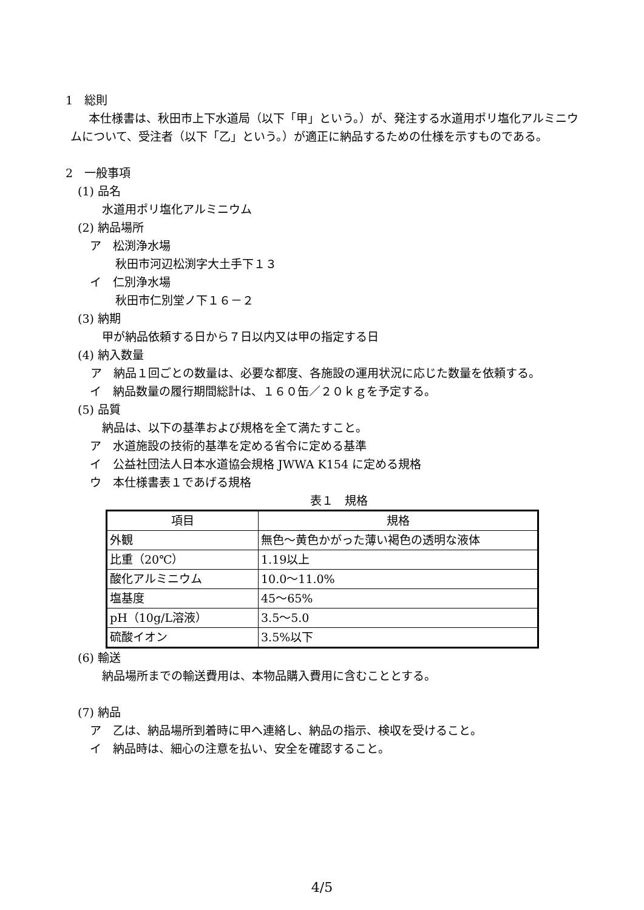1　総則
本仕様書は、秋田市上下水道局（以下「甲」という。）が、発注する水道用ポリ塩化アルミニウムについて、受注者（以下「乙」という。）が適正に納品するための仕様を示すものである。
2　一般事項
(1) 品名
水道用ポリ塩化アルミニウム
(2) 納品場所
ア　松渕浄水場
秋田市河辺松渕字大土手下１３
イ　仁別浄水場
秋田市仁別堂ノ下１６－２
(3) 納期
甲が納品依頼する日から７日以内又は甲の指定する日
(4) 納入数量
ア　納品１回ごとの数量は、必要な都度、各施設の運用状況に応じた数量を依頼する。
イ　納品数量の履行期間総計は、１６０缶／２０ｋｇを予定する。
(5) 品質
納品は、以下の基準および規格を全て満たすこと。
ア　水道施設の技術的基準を定める省令に定める基準
イ　公益社団法人日本水道協会規格 JWWA K154 に定める規格
ウ　本仕様書表１であげる規格
表１　規格
| 項目 | 規格 |
| --- | --- |
| 外観 | 無色～黄色かがった薄い褐色の透明な液体 |
| 比重（20℃） | 1.19以上 |
| 酸化アルミニウム | 10.0～11.0% |
| 塩基度 | 45～65% |
| pH（10g/L溶液） | 3.5～5.0 |
| 硫酸イオン | 3.5%以下 |
(6) 輸送
納品場所までの輸送費用は、本物品購入費用に含むこととする。
(7) 納品
ア　乙は、納品場所到着時に甲へ連絡し、納品の指示、検収を受けること。
イ　納品時は、細心の注意を払い、安全を確認すること。
4/5